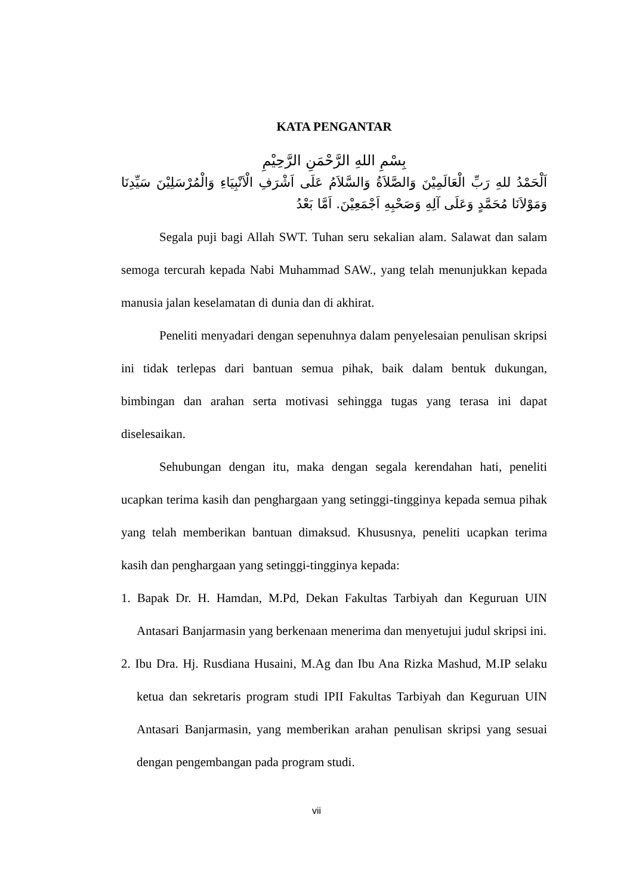KATA PENGANTAR
بِسْمِ اللهِ الرَّحْمَنِ الرَّحِيْمِ
اَلْحَمْدُ للهِ رَبِّ الْعَالَمِيْنَ وَالصَّلاَةُ وَالسَّلاَمُ عَلَى اَشْرَفِ الْاَنْبِيَاءِ وَالْمُرْسَلِيْنَ سَيِّدِنَا وَمَوْلاَنَا مُحَمَّدٍ وَعَلَى آلِهِ وَصَحْبِهِ اَجْمَعِيْنَ. اَمَّا بَعْدُ
Segala puji bagi Allah SWT. Tuhan seru sekalian alam. Salawat dan salam semoga tercurah kepada Nabi Muhammad SAW., yang telah menunjukkan kepada manusia jalan keselamatan di dunia dan di akhirat.
Peneliti menyadari dengan sepenuhnya dalam penyelesaian penulisan skripsi ini tidak terlepas dari bantuan semua pihak, baik dalam bentuk dukungan, bimbingan dan arahan serta motivasi sehingga tugas yang terasa ini dapat diselesaikan.
Sehubungan dengan itu, maka dengan segala kerendahan hati, peneliti ucapkan terima kasih dan penghargaan yang setinggi-tingginya kepada semua pihak yang telah memberikan bantuan dimaksud. Khususnya, peneliti ucapkan terima kasih dan penghargaan yang setinggi-tingginya kepada:
1. Bapak Dr. H. Hamdan, M.Pd, Dekan Fakultas Tarbiyah dan Keguruan UIN Antasari Banjarmasin yang berkenaan menerima dan menyetujui judul skripsi ini.
2. Ibu Dra. Hj. Rusdiana Husaini, M.Ag dan Ibu Ana Rizka Mashud, M.IP selaku ketua dan sekretaris program studi IPII Fakultas Tarbiyah dan Keguruan UIN Antasari Banjarmasin, yang memberikan arahan penulisan skripsi yang sesuai dengan pengembangan pada program studi.
vii